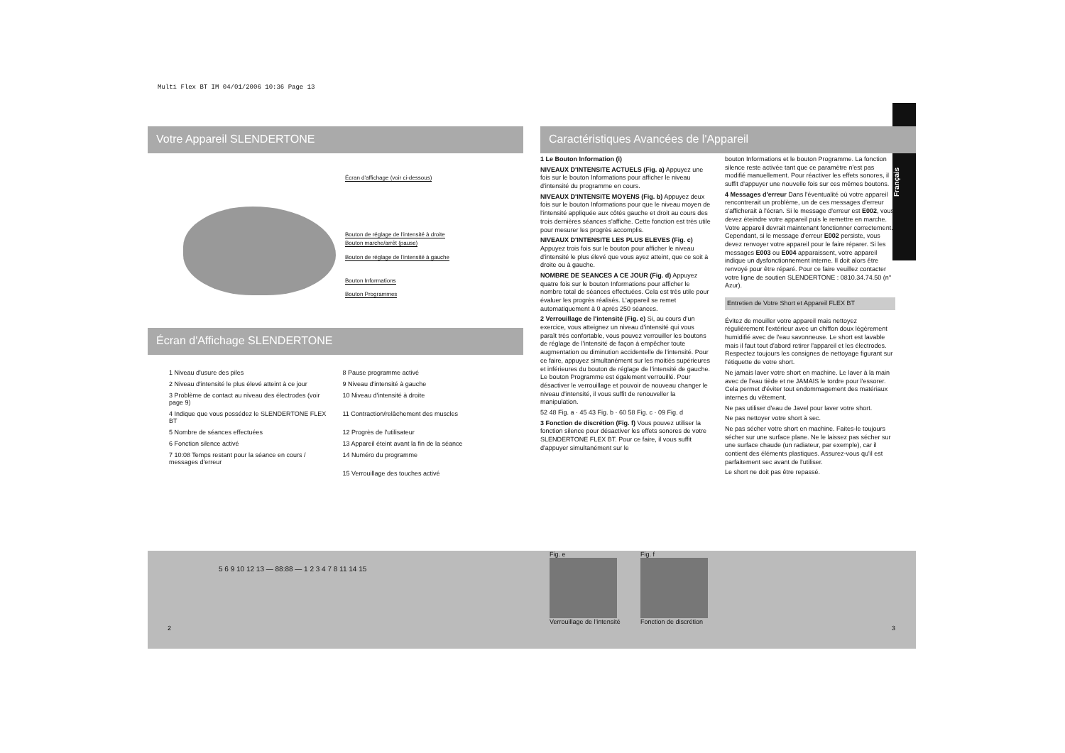Multi Flex BT IM 04/01/2006 10:36 Page 13
Français
Votre Appareil SLENDERTONE
Écran d'affichage (voir ci-dessous)
Bouton de réglage de l'intensité à droite
Bouton marche/arrêt (pause)
Bouton de réglage de l'intensité à gauche
Bouton Informations
Bouton Programmes
Écran d'Affichage SLENDERTONE
1 Niveau d'usure des piles
8 Pause programme activé
2 Niveau d'intensité le plus élevé atteint à ce jour
9 Niveau d'intensité à gauche
3 Problème de contact au niveau des électrodes (voir page 9)
10 Niveau d'intensité à droite
4 Indique que vous possédez le SLENDERTONE FLEX BT
11 Contraction/relâchement des muscles
5 Nombre de séances effectuées
12 Progrès de l'utilisateur
6 Fonction silence activé
13 Appareil éteint avant la fin de la séance
7 10:08 Temps restant pour la séance en cours / messages d'erreur
14 Numéro du programme
15 Verrouillage des touches activé
Caractéristiques Avancées de l'Appareil
1 Le Bouton Information (i)
NIVEAUX D'INTENSITE ACTUELS (Fig. a) Appuyez une fois sur le bouton Informations pour afficher le niveau d'intensité du programme en cours.
NIVEAUX D'INTENSITE MOYENS (Fig. b) Appuyez deux fois sur le bouton Informations pour que le niveau moyen de l'intensité appliquée aux côtés gauche et droit au cours des trois dernières séances s'affiche. Cette fonction est très utile pour mesurer les progrès accomplis.
NIVEAUX D'INTENSITE LES PLUS ELEVES (Fig. c) Appuyez trois fois sur le bouton pour afficher le niveau d'intensité le plus élevé que vous ayez atteint, que ce soit à droite ou à gauche.
NOMBRE DE SEANCES A CE JOUR (Fig. d) Appuyez quatre fois sur le bouton Informations pour afficher le nombre total de séances effectuées. Cela est très utile pour évaluer les progrès réalisés. L'appareil se remet automatiquement à 0 après 250 séances.
2 Verrouillage de l'intensité (Fig. e) Si, au cours d'un exercice, vous atteignez un niveau d'intensité qui vous paraît très confortable, vous pouvez verrouiller les boutons de réglage de l'intensité de façon à empêcher toute augmentation ou diminution accidentelle de l'intensité. Pour ce faire, appuyez simultanément sur les moitiés supérieures et inférieures du bouton de réglage de l'intensité de gauche. Le bouton Programme est également verrouillé. Pour désactiver le verrouillage et pouvoir de nouveau changer le niveau d'intensité, il vous suffit de renouveller la manipulation.
52 48 Fig. a · 45 43 Fig. b · 60 58 Fig. c · 09 Fig. d
3 Fonction de discrétion (Fig. f) Vous pouvez utiliser la fonction silence pour désactiver les effets sonores de votre SLENDERTONE FLEX BT. Pour ce faire, il vous suffit d'appuyer simultanément sur le
bouton Informations et le bouton Programme. La fonction silence reste activée tant que ce paramètre n'est pas modifié manuellement. Pour réactiver les effets sonores, il suffit d'appuyer une nouvelle fois sur ces mêmes boutons.
4 Messages d'erreur Dans l'éventualité où votre appareil rencontrerait un problème, un de ces messages d'erreur s'afficherait à l'écran. Si le message d'erreur est E002, vous devez éteindre votre appareil puis le remettre en marche. Votre appareil devrait maintenant fonctionner correctement. Cependant, si le message d'erreur E002 persiste, vous devez renvoyer votre appareil pour le faire réparer. Si les messages E003 ou E004 apparaissent, votre appareil indique un dysfonctionnement interne. Il doit alors être renvoyé pour être réparé. Pour ce faire veuillez contacter votre ligne de soutien SLENDERTONE : 0810.34.74.50 (n° Azur).
Entretien de Votre Short et Appareil FLEX BT
Évitez de mouiller votre appareil mais nettoyez régulièrement l'extérieur avec un chiffon doux légèrement humidifié avec de l'eau savonneuse. Le short est lavable mais il faut tout d'abord retirer l'appareil et les électrodes. Respectez toujours les consignes de nettoyage figurant sur l'étiquette de votre short.
Ne jamais laver votre short en machine. Le laver à la main avec de l'eau tiède et ne JAMAIS le tordre pour l'essorer. Cela permet d'éviter tout endommagement des matériaux internes du vêtement.
Ne pas utiliser d'eau de Javel pour laver votre short.
Ne pas nettoyer votre short à sec.
Ne pas sécher votre short en machine. Faites-le toujours sécher sur une surface plane. Ne le laissez pas sécher sur une surface chaude (un radiateur, par exemple), car il contient des éléments plastiques. Assurez-vous qu'il est parfaitement sec avant de l'utiliser.
Le short ne doit pas être repassé.
5 6 9 10 12 13 — 88:88 — 1 2 3 4 7 8 11 14 15
2
Fig. e
Verrouillage de l'intensité
Fig. f
Fonction de discrétion
3